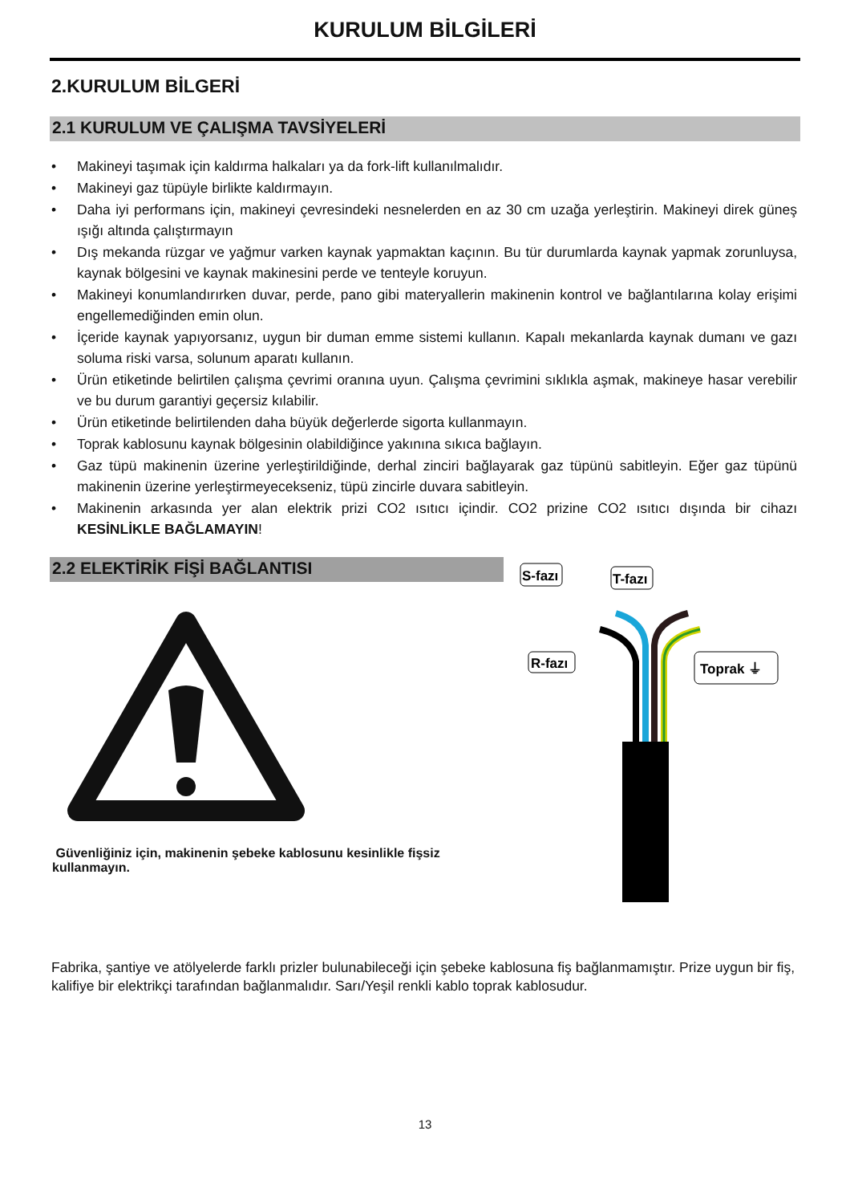KURULUM BİLGİLERİ
2.KURULUM BİLGERİ
2.1 KURULUM VE ÇALIŞMA TAVSİYELERİ
• Makineyi taşımak için kaldırma halkaları ya da fork-lift kullanılmalıdır.
• Makineyi gaz tüpüyle birlikte kaldırmayın.
• Daha iyi performans için, makineyi çevresindeki nesnelerden en az 30 cm uzağa yerleştirin. Makineyi direk güneş ışığı altında çalıştırmayın
• Dış mekanda rüzgar ve yağmur varken kaynak yapmaktan kaçının. Bu tür durumlarda kaynak yapmak zorunluysa, kaynak bölgesini ve kaynak makinesini perde ve tenteyle koruyun.
• Makineyi konumlandırırken duvar, perde, pano gibi materyallerin makinenin kontrol ve bağlantılarına kolay erişimi engellemediğinden emin olun.
• İçeride kaynak yapıyorsanız, uygun bir duman emme sistemi kullanın. Kapalı mekanlarda kaynak dumanı ve gazı soluma riski varsa, solunum aparatı kullanın.
• Ürün etiketinde belirtilen çalışma çevrimi oranına uyun. Çalışma çevrimini sıklıkla aşmak, makineye hasar verebilir ve bu durum garantiyi geçersiz kılabilir.
• Ürün etiketinde belirtilenden daha büyük değerlerde sigorta kullanmayın.
• Toprak kablosunu kaynak bölgesinin olabildiğince yakınına sıkıca bağlayın.
• Gaz tüpü makinenin üzerine yerleştirildiğinde, derhal zinciri bağlayarak gaz tüpünü sabitleyin. Eğer gaz tüpünü makinenin üzerine yerleştirmeyecekseniz, tüpü zincirle duvara sabitleyin.
• Makinenin arkasında yer alan elektrik prizi CO2 ısıtıcı içindir. CO2 prizine CO2 ısıtıcı dışında bir cihazı KESİNLİKLE BAĞLAMAYIN!
2.2 ELEKTİRİK FİŞİ BAĞLANTISI
Güvenliğiniz için, makinenin şebeke kablosunu kesinlikle fişsiz kullanmayın.
S-fazı
T-fazı
R-fazı
Toprak ⏚
Fabrika, şantiye ve atölyelerde farklı prizler bulunabileceği için şebeke kablosuna fiş bağlanmamıştır. Prize uygun bir fiş, kalifiye bir elektrikçi tarafından bağlanmalıdır. Sarı/Yeşil renkli kablo toprak kablosudur.
13